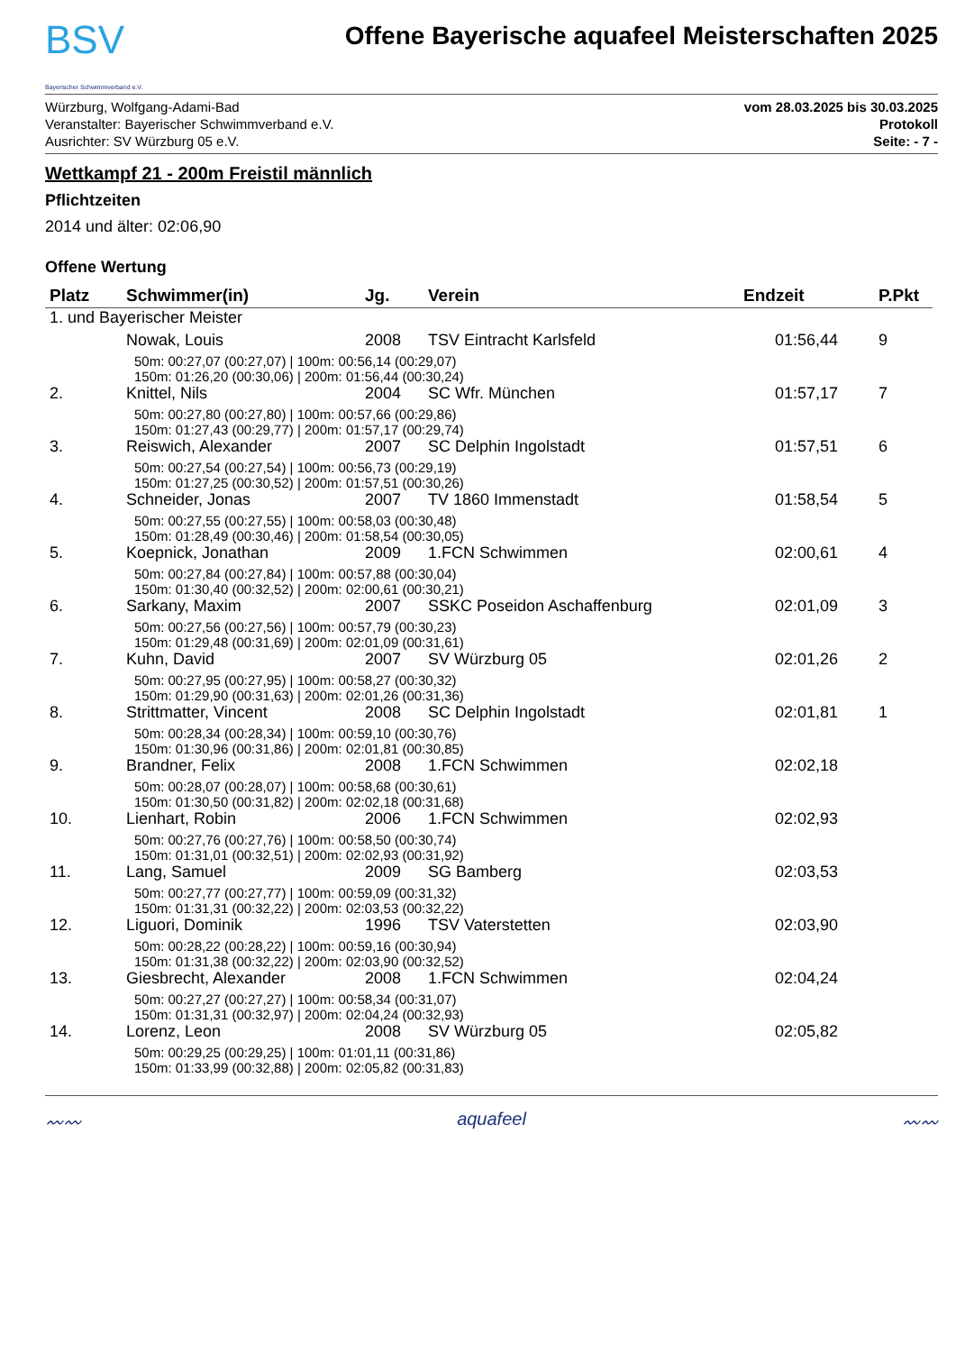BSV
Bayerischer Schwimmverband e.V.
Offene Bayerische aquafeel Meisterschaften 2025
Würzburg, Wolfgang-Adami-Bad
Veranstalter: Bayerischer Schwimmverband e.V.
Ausrichter: SV Würzburg 05 e.V.
vom 28.03.2025 bis 30.03.2025
Protokoll
Seite: - 7 -
Wettkampf 21 - 200m Freistil männlich
Pflichtzeiten
2014 und älter: 02:06,90
Offene Wertung
| Platz | Schwimmer(in) | Jg. | Verein | Endzeit | P.Pkt |
| --- | --- | --- | --- | --- | --- |
| 1. und Bayerischer Meister | | | | | |
| | Nowak, Louis | 2008 | TSV Eintracht Karlsfeld | 01:56,44 | 9 |
| | 50m: 00:27,07 (00:27,07) / 100m: 00:56,14 (00:29,07) 150m: 01:26,20 (00:30,06) / 200m: 01:56,44 (00:30,24) | | | | |
| 2. | Knittel, Nils | 2004 | SC Wfr. München | 01:57,17 | 7 |
| | 50m: 00:27,80 (00:27,80) / 100m: 00:57,66 (00:29,86) 150m: 01:27,43 (00:29,77) / 200m: 01:57,17 (00:29,74) | | | | |
| 3. | Reiswich, Alexander | 2007 | SC Delphin Ingolstadt | 01:57,51 | 6 |
| | 50m: 00:27,54 (00:27,54) / 100m: 00:56,73 (00:29,19) 150m: 01:27,25 (00:30,52) / 200m: 01:57,51 (00:30,26) | | | | |
| 4. | Schneider, Jonas | 2007 | TV 1860 Immenstadt | 01:58,54 | 5 |
| | 50m: 00:27,55 (00:27,55) / 100m: 00:58,03 (00:30,48) 150m: 01:28,49 (00:30,46) / 200m: 01:58,54 (00:30,05) | | | | |
| 5. | Koepnick, Jonathan | 2009 | 1.FCN Schwimmen | 02:00,61 | 4 |
| | 50m: 00:27,84 (00:27,84) / 100m: 00:57,88 (00:30,04) 150m: 01:30,40 (00:32,52) / 200m: 02:00,61 (00:30,21) | | | | |
| 6. | Sarkany, Maxim | 2007 | SSKC Poseidon Aschaffenburg | 02:01,09 | 3 |
| | 50m: 00:27,56 (00:27,56) / 100m: 00:57,79 (00:30,23) 150m: 01:29,48 (00:31,69) / 200m: 02:01,09 (00:31,61) | | | | |
| 7. | Kuhn, David | 2007 | SV Würzburg 05 | 02:01,26 | 2 |
| | 50m: 00:27,95 (00:27,95) / 100m: 00:58,27 (00:30,32) 150m: 01:29,90 (00:31,63) / 200m: 02:01,26 (00:31,36) | | | | |
| 8. | Strittmatter, Vincent | 2008 | SC Delphin Ingolstadt | 02:01,81 | 1 |
| | 50m: 00:28,34 (00:28,34) / 100m: 00:59,10 (00:30,76) 150m: 01:30,96 (00:31,86) / 200m: 02:01,81 (00:30,85) | | | | |
| 9. | Brandner, Felix | 2008 | 1.FCN Schwimmen | 02:02,18 | |
| | 50m: 00:28,07 (00:28,07) / 100m: 00:58,68 (00:30,61) 150m: 01:30,50 (00:31,82) / 200m: 02:02,18 (00:31,68) | | | | |
| 10. | Lienhart, Robin | 2006 | 1.FCN Schwimmen | 02:02,93 | |
| | 50m: 00:27,76 (00:27,76) / 100m: 00:58,50 (00:30,74) 150m: 01:31,01 (00:32,51) / 200m: 02:02,93 (00:31,92) | | | | |
| 11. | Lang, Samuel | 2009 | SG Bamberg | 02:03,53 | |
| | 50m: 00:27,77 (00:27,77) / 100m: 00:59,09 (00:31,32) 150m: 01:31,31 (00:32,22) / 200m: 02:03,53 (00:32,22) | | | | |
| 12. | Liguori, Dominik | 1996 | TSV Vaterstetten | 02:03,90 | |
| | 50m: 00:28,22 (00:28,22) / 100m: 00:59,16 (00:30,94) 150m: 01:31,38 (00:32,22) / 200m: 02:03,90 (00:32,52) | | | | |
| 13. | Giesbrecht, Alexander | 2008 | 1.FCN Schwimmen | 02:04,24 | |
| | 50m: 00:27,27 (00:27,27) / 100m: 00:58,34 (00:31,07) 150m: 01:31,31 (00:32,97) / 200m: 02:04,24 (00:32,93) | | | | |
| 14. | Lorenz, Leon | 2008 | SV Würzburg 05 | 02:05,82 | |
| | 50m: 00:29,25 (00:29,25) / 100m: 01:01,11 (00:31,86) 150m: 01:33,99 (00:32,88) / 200m: 02:05,82 (00:31,83) | | | | |
〰〰 aquafeel 〰〰